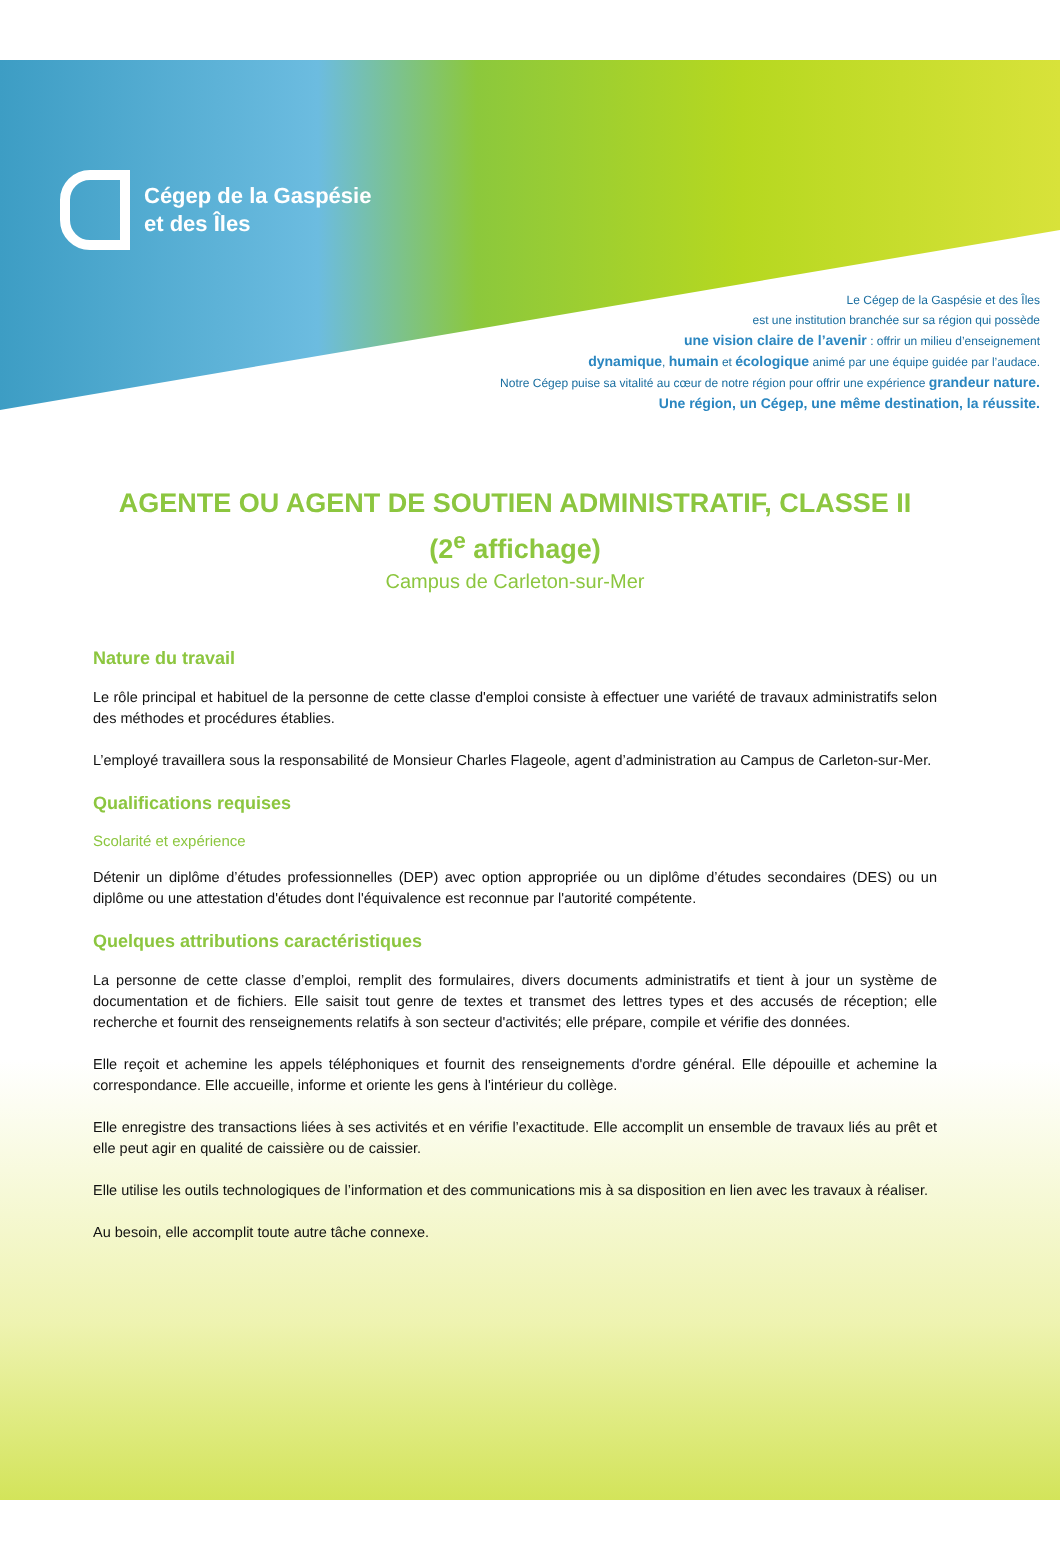Cégep de la Gaspésie
et des Îles
Le Cégep de la Gaspésie et des Îles
est une institution branchée sur sa région qui possède
une vision claire de l’avenir : offrir un milieu d’enseignement
dynamique, humain et écologique animé par une équipe guidée par l’audace.
Notre Cégep puise sa vitalité au cœur de notre région pour offrir une expérience grandeur nature.
Une région, un Cégep, une même destination, la réussite.
AGENTE OU AGENT DE SOUTIEN ADMINISTRATIF, CLASSE II
(2<sup>e</sup> affichage)
Campus de Carleton-sur-Mer
Nature du travail
Le rôle principal et habituel de la personne de cette classe d'emploi consiste à effectuer une variété de travaux administratifs selon des méthodes et procédures établies.
L’employé travaillera sous la responsabilité de Monsieur Charles Flageole, agent d’administration au Campus de Carleton-sur-Mer.
Qualifications requises
Scolarité et expérience
Détenir un diplôme d’études professionnelles (DEP) avec option appropriée ou un diplôme d’études secondaires (DES) ou un diplôme ou une attestation d'études dont l'équivalence est reconnue par l'autorité compétente.
Quelques attributions caractéristiques
La personne de cette classe d’emploi, remplit des formulaires, divers documents administratifs et tient à jour un système de documentation et de fichiers. Elle saisit tout genre de textes et transmet des lettres types et des accusés de réception; elle recherche et fournit des renseignements relatifs à son secteur d'activités; elle prépare, compile et vérifie des données.
Elle reçoit et achemine les appels téléphoniques et fournit des renseignements d'ordre général. Elle dépouille et achemine la correspondance. Elle accueille, informe et oriente les gens à l'intérieur du collège.
Elle enregistre des transactions liées à ses activités et en vérifie l’exactitude. Elle accomplit un ensemble de travaux liés au prêt et elle peut agir en qualité de caissière ou de caissier.
Elle utilise les outils technologiques de l’information et des communications mis à sa disposition en lien avec les travaux à réaliser.
Au besoin, elle accomplit toute autre tâche connexe.